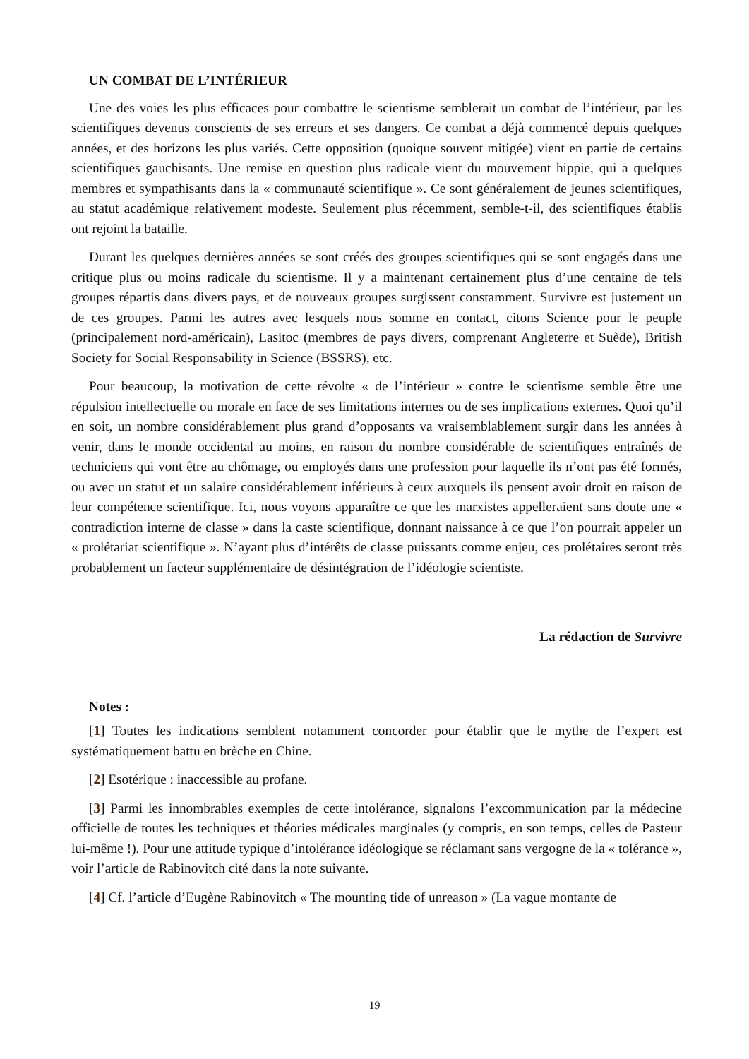UN COMBAT DE L’INTÉRIEUR
Une des voies les plus efficaces pour combattre le scientisme semblerait un combat de l’intérieur, par les scientifiques devenus conscients de ses erreurs et ses dangers. Ce combat a déjà commencé depuis quelques années, et des horizons les plus variés. Cette opposition (quoique souvent mitigée) vient en partie de certains scientifiques gauchisants. Une remise en question plus radicale vient du mouvement hippie, qui a quelques membres et sympathisants dans la « communauté scientifique ». Ce sont généralement de jeunes scientifiques, au statut académique relativement modeste. Seulement plus récemment, semble-t-il, des scientifiques établis ont rejoint la bataille.
Durant les quelques dernières années se sont créés des groupes scientifiques qui se sont engagés dans une critique plus ou moins radicale du scientisme. Il y a maintenant certainement plus d’une centaine de tels groupes répartis dans divers pays, et de nouveaux groupes surgissent constamment. Survivre est justement un de ces groupes. Parmi les autres avec lesquels nous somme en contact, citons Science pour le peuple (principalement nord-américain), Lasitoc (membres de pays divers, comprenant Angleterre et Suède), British Society for Social Responsability in Science (BSSRS), etc.
Pour beaucoup, la motivation de cette révolte « de l’intérieur » contre le scientisme semble être une répulsion intellectuelle ou morale en face de ses limitations internes ou de ses implications externes. Quoi qu’il en soit, un nombre considérablement plus grand d’opposants va vraisemblablement surgir dans les années à venir, dans le monde occidental au moins, en raison du nombre considérable de scientifiques entraînés de techniciens qui vont être au chômage, ou employés dans une profession pour laquelle ils n’ont pas été formés, ou avec un statut et un salaire considérablement inférieurs à ceux auxquels ils pensent avoir droit en raison de leur compétence scientifique. Ici, nous voyons apparaître ce que les marxistes appelleraient sans doute une « contradiction interne de classe » dans la caste scientifique, donnant naissance à ce que l’on pourrait appeler un « prolétariat scientifique ». N’ayant plus d’intérêts de classe puissants comme enjeu, ces prolétaires seront très probablement un facteur supplémentaire de désintégration de l’idéologie scientiste.
La rédaction de Survivre
Notes :
[1] Toutes les indications semblent notamment concorder pour établir que le mythe de l’expert est systématiquement battu en brèche en Chine.
[2] Esotérique : inaccessible au profane.
[3] Parmi les innombrables exemples de cette intolérance, signalons l’excommunication par la médecine officielle de toutes les techniques et théories médicales marginales (y compris, en son temps, celles de Pasteur lui-même !). Pour une attitude typique d’intolérance idéologique se réclamant sans vergogne de la « tolérance », voir l’article de Rabinovitch cité dans la note suivante.
[4] Cf. l’article d’Eugène Rabinovitch « The mounting tide of unreason » (La vague montante de
19